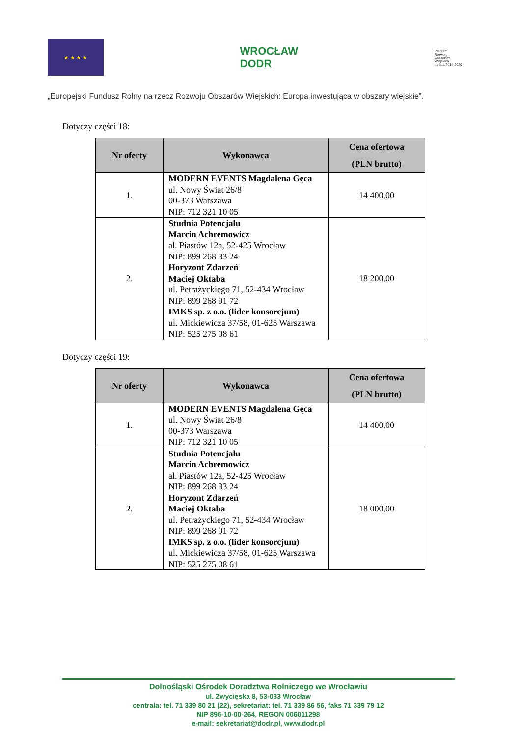★ ★ ★ ★
WROCŁAW
DODR
Program
Rozwoju
Obszarów
Wiejskich
na lata 2014-2020
„Europejski Fundusz Rolny na rzecz Rozwoju Obszarów Wiejskich: Europa inwestująca w obszary wiejskie”.
Dotyczy części 18:
| Nr oferty | Wykonawca | Cena ofertowa (PLN brutto) |
| --- | --- | --- |
| 1. | MODERN EVENTS Magdalena Gęca ul. Nowy Świat 26/8 00-373 Warszawa NIP: 712 321 10 05 | 14 400,00 |
| 2. | Studnia Potencjału Marcin Achremowicz al. Piastów 12a, 52-425 Wrocław NIP: 899 268 33 24 Horyzont Zdarzeń Maciej Oktaba ul. Petrażyckiego 71, 52-434 Wrocław NIP: 899 268 91 72 IMKS sp. z o.o. (lider konsorcjum) ul. Mickiewicza 37/58, 01-625 Warszawa NIP: 525 275 08 61 | 18 200,00 |
Dotyczy części 19:
| Nr oferty | Wykonawca | Cena ofertowa (PLN brutto) |
| --- | --- | --- |
| 1. | MODERN EVENTS Magdalena Gęca ul. Nowy Świat 26/8 00-373 Warszawa NIP: 712 321 10 05 | 14 400,00 |
| 2. | Studnia Potencjału Marcin Achremowicz al. Piastów 12a, 52-425 Wrocław NIP: 899 268 33 24 Horyzont Zdarzeń Maciej Oktaba ul. Petrażyckiego 71, 52-434 Wrocław NIP: 899 268 91 72 IMKS sp. z o.o. (lider konsorcjum) ul. Mickiewicza 37/58, 01-625 Warszawa NIP: 525 275 08 61 | 18 000,00 |
Dolnośląski Ośrodek Doradztwa Rolniczego we Wrocławiu
ul. Zwycięska 8, 53-033 Wrocław
centrala: tel. 71 339 80 21 (22), sekretariat: tel. 71 339 86 56, faks 71 339 79 12
NIP 896-10-00-264, REGON 006011298
e-mail: sekretariat@dodr.pl, www.dodr.pl